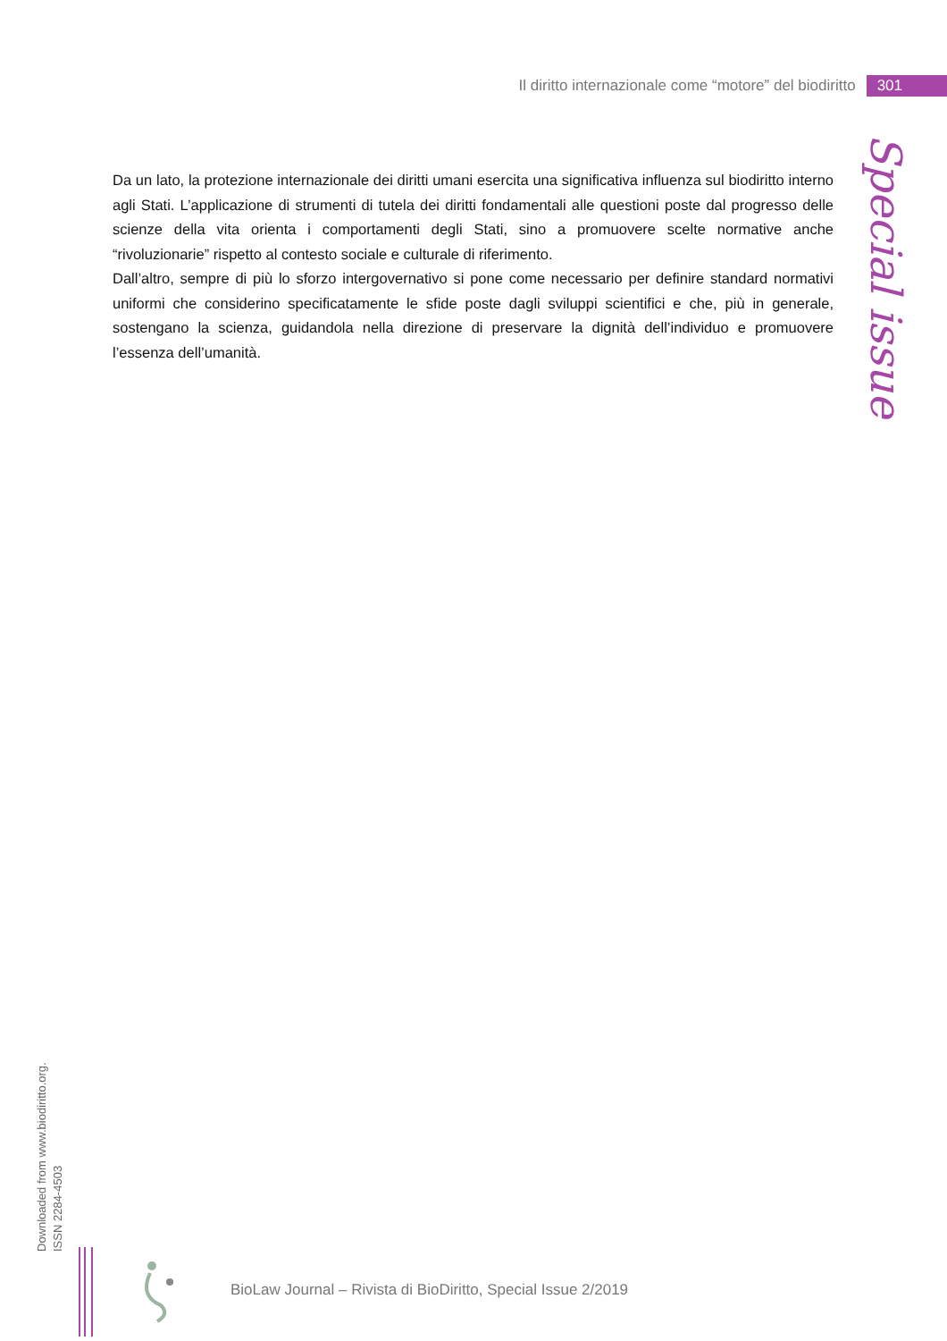Il diritto internazionale come “motore” del biodiritto 301
Special issue
Da un lato, la protezione internazionale dei diritti umani esercita una significativa influenza sul biodiritto interno agli Stati. L’applicazione di strumenti di tutela dei diritti fondamentali alle questioni poste dal progresso delle scienze della vita orienta i comportamenti degli Stati, sino a promuovere scelte normative anche “rivoluzionarie” rispetto al contesto sociale e culturale di riferimento.
Dall’altro, sempre di più lo sforzo intergovernativo si pone come necessario per definire standard normativi uniformi che considerino specificatamente le sfide poste dagli sviluppi scientifici e che, più in generale, sostengano la scienza, guidandola nella direzione di preservare la dignità dell’individuo e promuovere l’essenza dell’umanità.
Downloaded from www.biodiritto.org.
ISSN 2284-4503
BioLaw Journal – Rivista di BioDiritto, Special Issue 2/2019